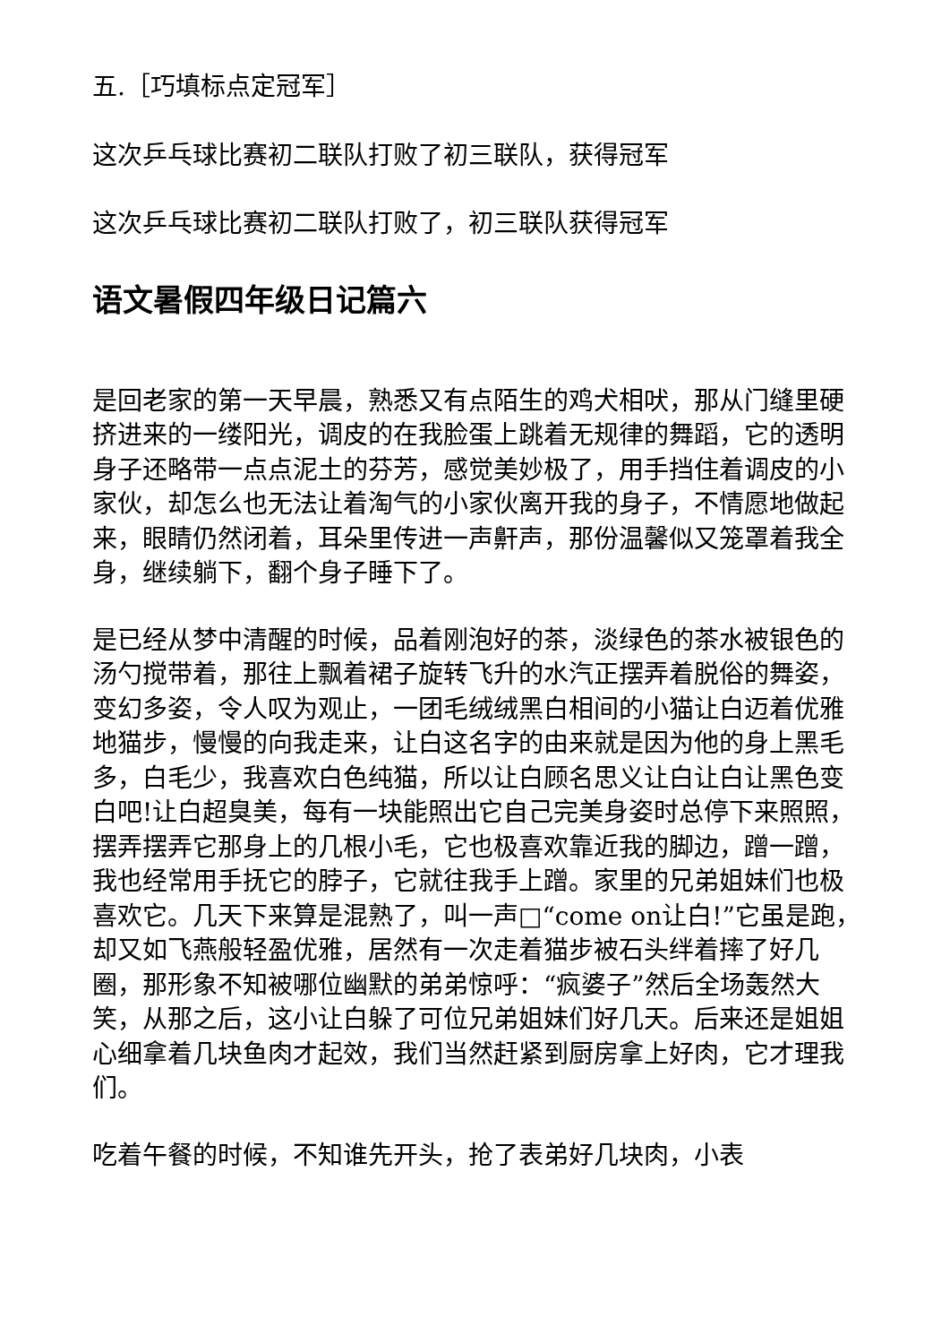五.［巧填标点定冠军］
这次乒乓球比赛初二联队打败了初三联队，获得冠军
这次乒乓球比赛初二联队打败了，初三联队获得冠军
语文暑假四年级日记篇六
是回老家的第一天早晨，熟悉又有点陌生的鸡犬相吠，那从门缝里硬挤进来的一缕阳光，调皮的在我脸蛋上跳着无规律的舞蹈，它的透明身子还略带一点点泥土的芬芳，感觉美妙极了，用手挡住着调皮的小家伙，却怎么也无法让着淘气的小家伙离开我的身子，不情愿地做起来，眼睛仍然闭着，耳朵里传进一声鼾声，那份温馨似又笼罩着我全身，继续躺下，翻个身子睡下了。
是已经从梦中清醒的时候，品着刚泡好的茶，淡绿色的茶水被银色的汤勺搅带着，那往上飘着裙子旋转飞升的水汽正摆弄着脱俗的舞姿，变幻多姿，令人叹为观止，一团毛绒绒黑白相间的小猫让白迈着优雅地猫步，慢慢的向我走来，让白这名字的由来就是因为他的身上黑毛多，白毛少，我喜欢白色纯猫，所以让白顾名思义让白让白让黑色变白吧!让白超臭美，每有一块能照出它自己完美身姿时总停下来照照，摆弄摆弄它那身上的几根小毛，它也极喜欢靠近我的脚边，蹭一蹭，我也经常用手抚它的脖子，它就往我手上蹭。家里的兄弟姐妹们也极喜欢它。几天下来算是混熟了，叫一声□“come on让白!”它虽是跑，却又如飞燕般轻盈优雅，居然有一次走着猫步被石头绊着摔了好几圈，那形象不知被哪位幽默的弟弟惊呼：“疯婆子”然后全场轰然大笑，从那之后，这小让白躲了可位兄弟姐妹们好几天。后来还是姐姐心细拿着几块鱼肉才起效，我们当然赶紧到厨房拿上好肉，它才理我们。
吃着午餐的时候，不知谁先开头，抢了表弟好几块肉，小表